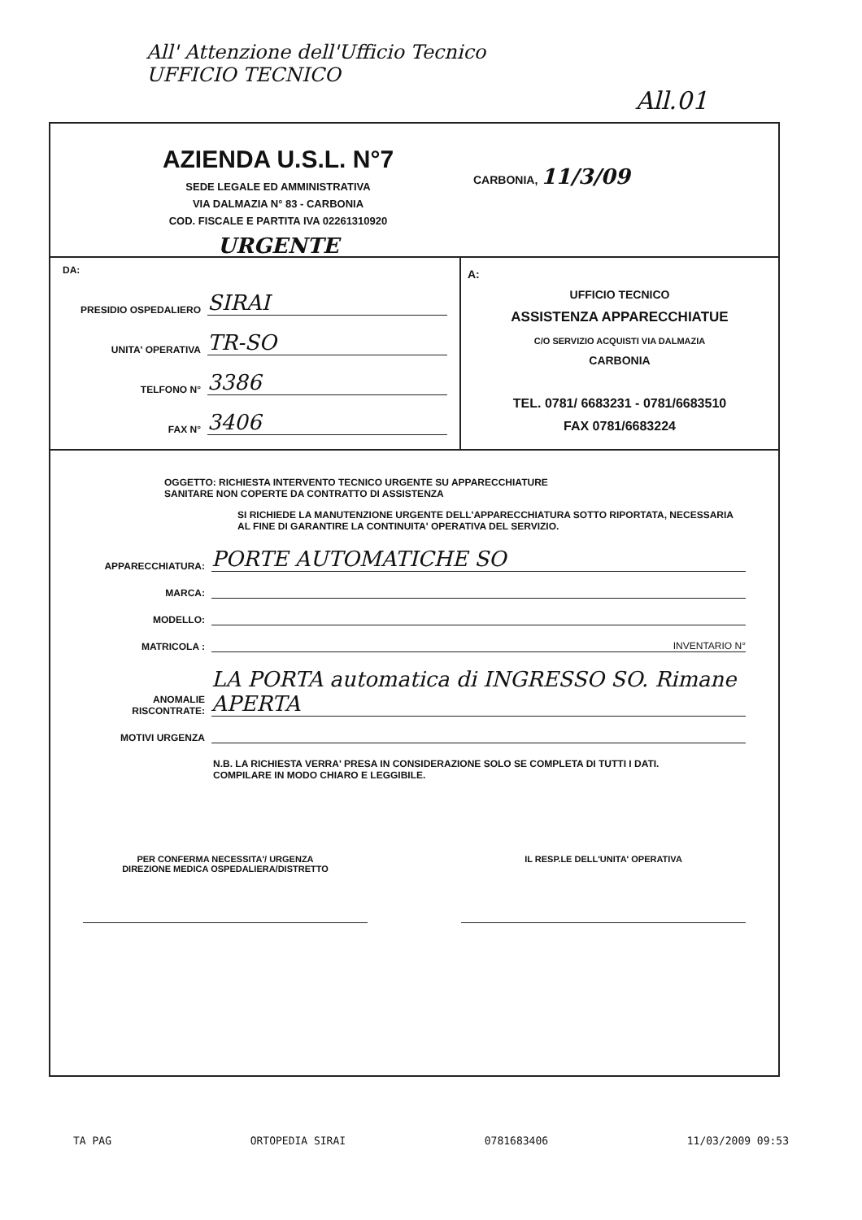All' Attenzione dell'Ufficio Tecnico
UFFICIO TECNICO
All.01
AZIENDA U.S.L. N°7
SEDE LEGALE ED AMMINISTRATIVA
VIA DALMAZIA N° 83 - CARBONIA
COD. FISCALE E PARTITA IVA 02261310920
URGENTE
CARBONIA, 11/3/09
DA:
PRESIDIO OSPEDALIERO SIRAI
UNITA' OPERATIVA TR-SO
TELFONO N° 3386
FAX N° 3406
A:
UFFICIO TECNICO
ASSISTENZA APPARECCHIATUE
C/O SERVIZIO ACQUISTI VIA DALMAZIA
CARBONIA
TEL. 0781/ 6683231 - 0781/6683510
FAX 0781/6683224
OGGETTO: RICHIESTA INTERVENTO TECNICO URGENTE SU APPARECCHIATURE
SANITARE NON COPERTE DA CONTRATTO DI ASSISTENZA
SI RICHIEDE LA MANUTENZIONE URGENTE DELL'APPARECCHIATURA SOTTO RIPORTATA, NECESSARIA AL FINE DI GARANTIRE LA CONTINUITA' OPERATIVA DEL SERVIZIO.
APPARECCHIATURA: PORTE AUTOMATICHE SO
MARCA:
MODELLO:
MATRICOLA : INVENTARIO N°
ANOMALIE RISCONTRATE: LA PORTA automatica di INGRESSO SO. Rimane APERTA
MOTIVI URGENZA
N.B. LA RICHIESTA VERRA' PRESA IN CONSIDERAZIONE SOLO SE COMPLETA DI TUTTI I DATI.
COMPILARE IN MODO CHIARO E LEGGIBILE.
PER CONFERMA NECESSITA'/ URGENZA
DIREZIONE MEDICA OSPEDALIERA/DISTRETTO
IL RESP.LE DELL'UNITA' OPERATIVA
TA PAG ORTOPEDIA SIRAI 0781683406 11/03/2009 09:53